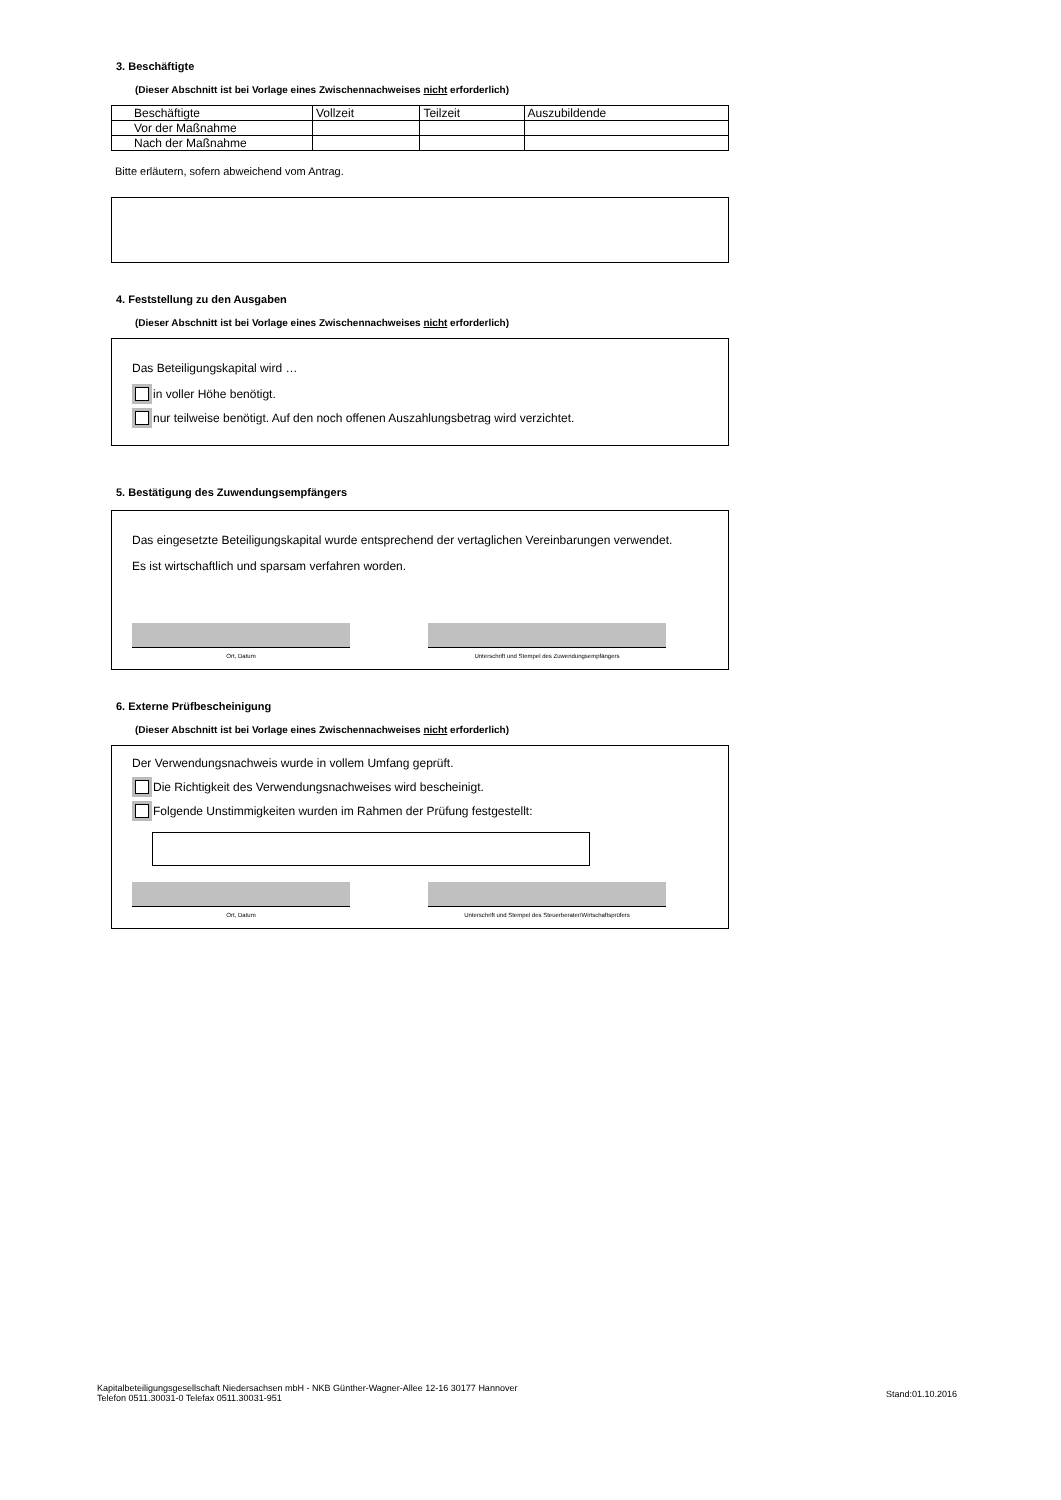3. Beschäftigte
(Dieser Abschnitt ist bei Vorlage eines Zwischennachweises nicht erforderlich)
| Beschäftigte | Vollzeit | Teilzeit | Auszubildende |
| Vor der Maßnahme | | | |
| Nach der Maßnahme | | | |
Bitte erläutern, sofern abweichend vom Antrag.
4. Feststellung zu den Ausgaben
(Dieser Abschnitt ist bei Vorlage eines Zwischennachweises nicht erforderlich)
Das Beteiligungskapital wird …
in voller Höhe benötigt.
nur teilweise benötigt. Auf den noch offenen Auszahlungsbetrag wird verzichtet.
5. Bestätigung des Zuwendungsempfängers
Das eingesetzte Beteiligungskapital wurde entsprechend der vertaglichen Vereinbarungen verwendet.
Es ist wirtschaftlich und sparsam verfahren worden.
Ort, Datum Unterschrift und Stempel des Zuwendungsempfängers
6. Externe Prüfbescheinigung
(Dieser Abschnitt ist bei Vorlage eines Zwischennachweises nicht erforderlich)
Der Verwendungsnachweis wurde in vollem Umfang geprüft.
Die Richtigkeit des Verwendungsnachweises wird bescheinigt.
Folgende Unstimmigkeiten wurden im Rahmen der Prüfung festgestellt:
Ort, Datum Unterschrift und Stempel des Steuerberater/Wirtschaftsprüfers
Kapitalbeteiligungsgesellschaft Niedersachsen mbH - NKB Günther-Wagner-Allee 12-16 30177 Hannover
Telefon 0511.30031-0 Telefax 0511.30031-951
Stand:01.10.2016